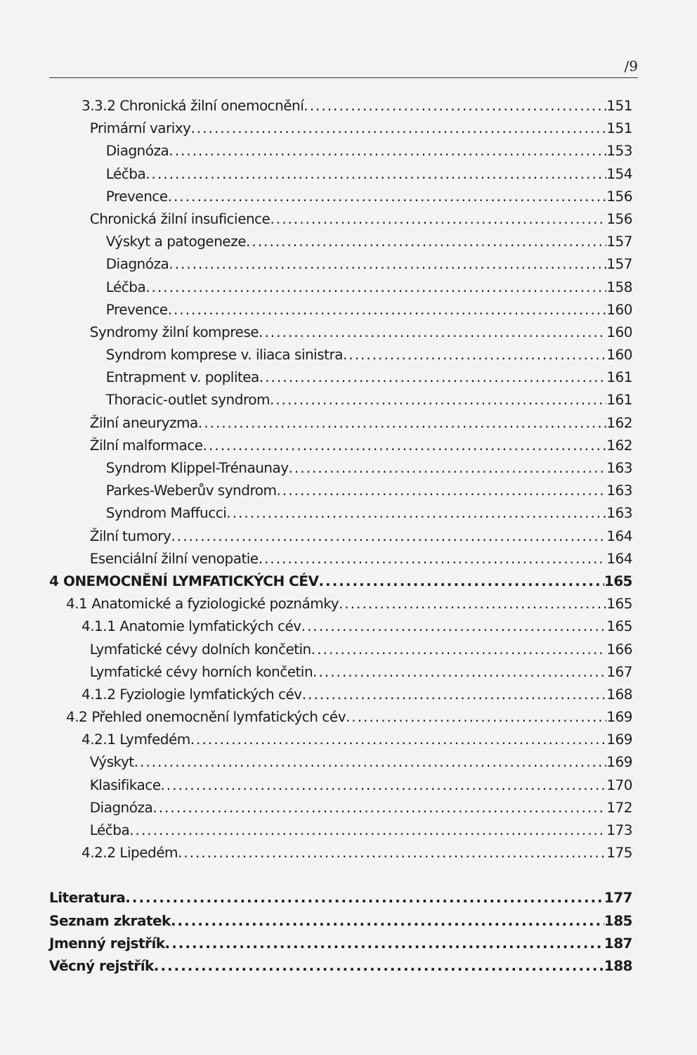/9
3.3.2 Chronická žilní onemocnění 151
Primární varixy 151
Diagnóza 153
Léčba 154
Prevence 156
Chronická žilní insuficience 156
Výskyt a patogeneze 157
Diagnóza 157
Léčba 158
Prevence 160
Syndromy žilní komprese 160
Syndrom komprese v. iliaca sinistra 160
Entrapment v. poplitea 161
Thoracic-outlet syndrom 161
Žilní aneuryzma 162
Žilní malformace 162
Syndrom Klippel-Trénaunay 163
Parkes-Weberův syndrom 163
Syndrom Maffucci 163
Žilní tumory 164
Esenciální žilní venopatie 164
4 ONEMOCNĚNÍ LYMFATICKÝCH CÉV 165
4.1 Anatomické a fyziologické poznámky 165
4.1.1 Anatomie lymfatických cév 165
Lymfatické cévy dolních končetin 166
Lymfatické cévy horních končetin 167
4.1.2 Fyziologie lymfatických cév 168
4.2 Přehled onemocnění lymfatických cév 169
4.2.1 Lymfedém 169
Výskyt 169
Klasifikace 170
Diagnóza 172
Léčba 173
4.2.2 Lipedém 175
Literatura 177
Seznam zkratek 185
Jmenný rejstřík 187
Věcný rejstřík 188